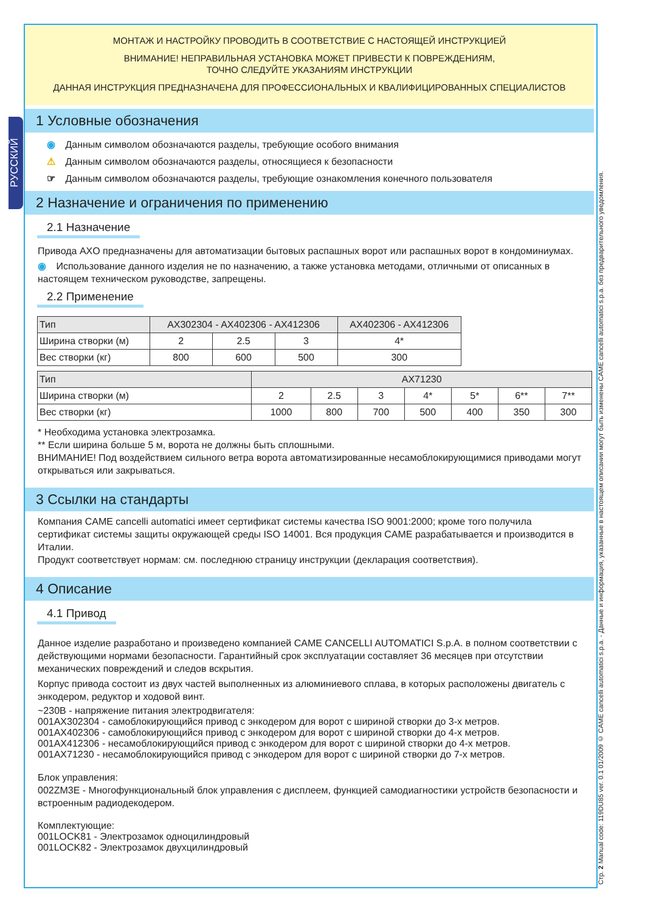РУССКИЙ
МОНТАЖ И НАСТРОЙКУ ПРОВОДИТЬ В СООТВЕТСТВИЕ С НАСТОЯЩЕЙ ИНСТРУКЦИЕЙ
ВНИМАНИЕ! НЕПРАВИЛЬНАЯ УСТАНОВКА МОЖЕТ ПРИВЕСТИ К ПОВРЕЖДЕНИЯМ,
ТОЧНО СЛЕДУЙТЕ УКАЗАНИЯМ ИНСТРУКЦИИ
ДАННАЯ ИНСТРУКЦИЯ ПРЕДНАЗНАЧЕНА ДЛЯ ПРОФЕССИОНАЛЬНЫХ И КВАЛИФИЦИРОВАННЫХ СПЕЦИАЛИСТОВ
1 Условные обозначения
◉ Данным символом обозначаются разделы, требующие особого внимания
⚠ Данным символом обозначаются разделы, относящиеся к безопасности
☞ Данным символом обозначаются разделы, требующие ознакомления конечного пользователя
2 Назначение и ограничения по применению
2.1 Назначение
Привода AXO предназначены для автоматизации бытовых распашных ворот или распашных ворот в кондоминиумах.
◉ Использование данного изделия не по назначению, а также установка методами, отличными от описанных в настоящем техническом руководстве, запрещены.
2.2 Применение
| Тип | AX302304 - AX402306 - AX412306 | | | AX402306 - AX412306 |
| --- | --- | --- | --- | --- |
| Ширина створки (м) | 2 | 2.5 | 3 | 4* |
| Вес створки (кг) | 800 | 600 | 500 | 300 |
| Тип | AX71230 | | | | | | |
| --- | --- | --- | --- | --- | --- | --- | --- |
| Ширина створки (м) | 2 | 2.5 | 3 | 4* | 5* | 6** | 7** |
| Вес створки (кг) | 1000 | 800 | 700 | 500 | 400 | 350 | 300 |
* Необходима установка электрозамка.
** Если ширина больше 5 м, ворота не должны быть сплошными.
ВНИМАНИЕ! Под воздействием сильного ветра ворота автоматизированные несамоблокирующимися приводами могут открываться или закрываться.
3 Ссылки на стандарты
Компания CAME cancelli automatici имеет сертификат системы качества ISO 9001:2000; кроме того получила сертификат системы защиты окружающей среды ISO 14001. Вся продукция CAME разрабатывается и производится в Италии.
Продукт соответствует нормам: см. последнюю страницу инструкции (декларация соответствия).
4 Описание
4.1 Привод
Данное изделие разработано и произведено компанией CAME CANCELLI AUTOMATICI S.p.A. в полном соответствии с действующими нормами безопасности. Гарантийный срок эксплуатации составляет 36 месяцев при отсутствии механических повреждений и следов вскрытия.
Корпус привода состоит из двух частей выполненных из алюминиевого сплава, в которых расположены двигатель с энкодером, редуктор и ходовой винт.
~230В - напряжение питания электродвигателя:
001AX302304 - самоблокирующийся привод с энкодером для ворот с шириной створки до 3-х метров.
001AX402306 - самоблокирующийся привод с энкодером для ворот с шириной створки до 4-х метров.
001AX412306 - несамоблокирующийся привод с энкодером для ворот с шириной створки до 4-х метров.
001AX71230 - несамоблокирующийся привод с энкодером для ворот с шириной створки до 7-х метров.
Блок управления:
002ZM3E - Многофункциональный блок управления с дисплеем, функцией самодиагностики устройств безопасности и встроенным радиодекодером.
Комплектующие:
001LOCK81 - Электрозамок одноцилиндровый
001LOCK82 - Электрозамок двухцилиндровый
Стр. 2 Manual code: 119DU85 ver. 0.1 01/2009 © CAME cancelli automatici s.p.a. - Данные и информация, указанные в настоящем описании могут быть изменены CAME cancelli automatici s.p.a. без предварительного уведомления.